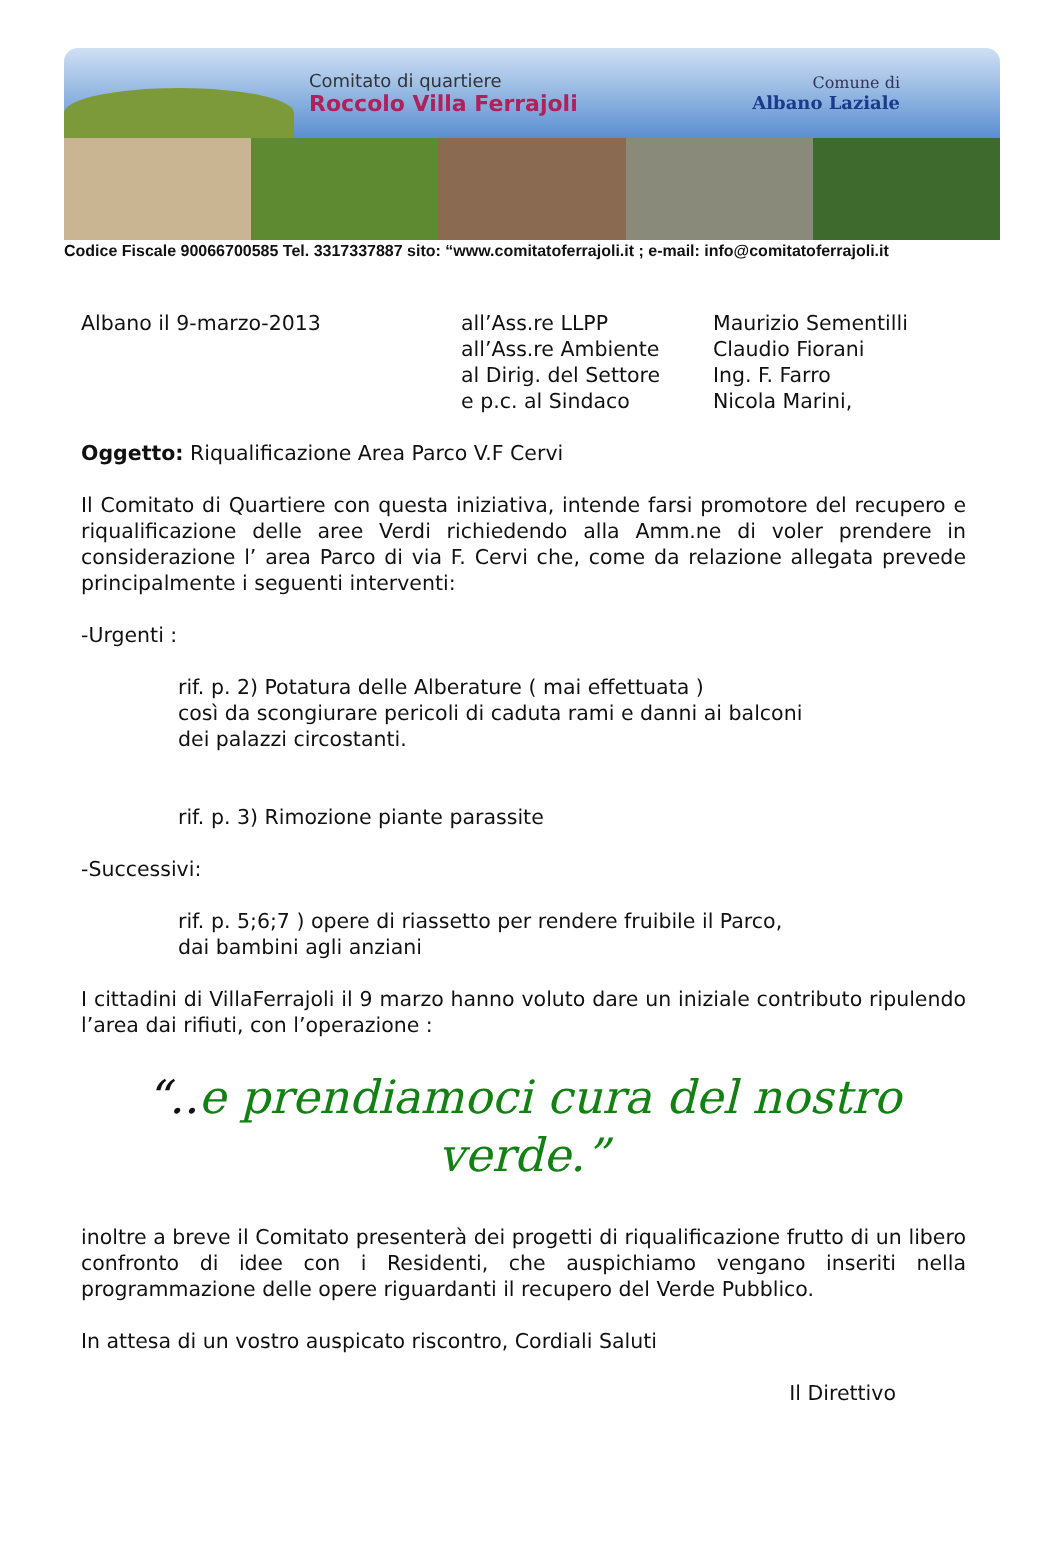Comitato di quartiere
Roccolo Villa Ferrajoli
Comune di
Albano Laziale
Codice Fiscale 90066700585 Tel. 3317337887 sito: “www.comitatoferrajoli.it ; e-mail: info@comitatoferrajoli.it
Albano il 9-marzo-2013 all’Ass.re LLPP
all’Ass.re Ambiente
al Dirig. del Settore
e p.c. al Sindaco
Maurizio Sementilli
Claudio Fiorani
Ing. F. Farro
Nicola Marini,
Oggetto: Riqualificazione Area Parco V.F Cervi
Il Comitato di Quartiere con questa iniziativa, intende farsi promotore del recupero e riqualificazione delle aree Verdi richiedendo alla Amm.ne di voler prendere in considerazione l’ area Parco di via F. Cervi che, come da relazione allegata prevede principalmente i seguenti interventi:
-Urgenti :
rif. p. 2) Potatura delle Alberature ( mai effettuata )
così da scongiurare pericoli di caduta rami e danni ai balconi
dei palazzi circostanti.
rif. p. 3) Rimozione piante parassite
-Successivi:
rif. p. 5;6;7 ) opere di riassetto per rendere fruibile il Parco,
dai bambini agli anziani
I cittadini di VillaFerrajoli il 9 marzo hanno voluto dare un iniziale contributo ripulendo l’area dai rifiuti, con l’operazione :
“.. e prendiamoci cura del nostro verde.”
inoltre a breve il Comitato presenterà dei progetti di riqualificazione frutto di un libero confronto di idee con i Residenti, che auspichiamo vengano inseriti nella programmazione delle opere riguardanti il recupero del Verde Pubblico.
In attesa di un vostro auspicato riscontro, Cordiali Saluti
Il Direttivo